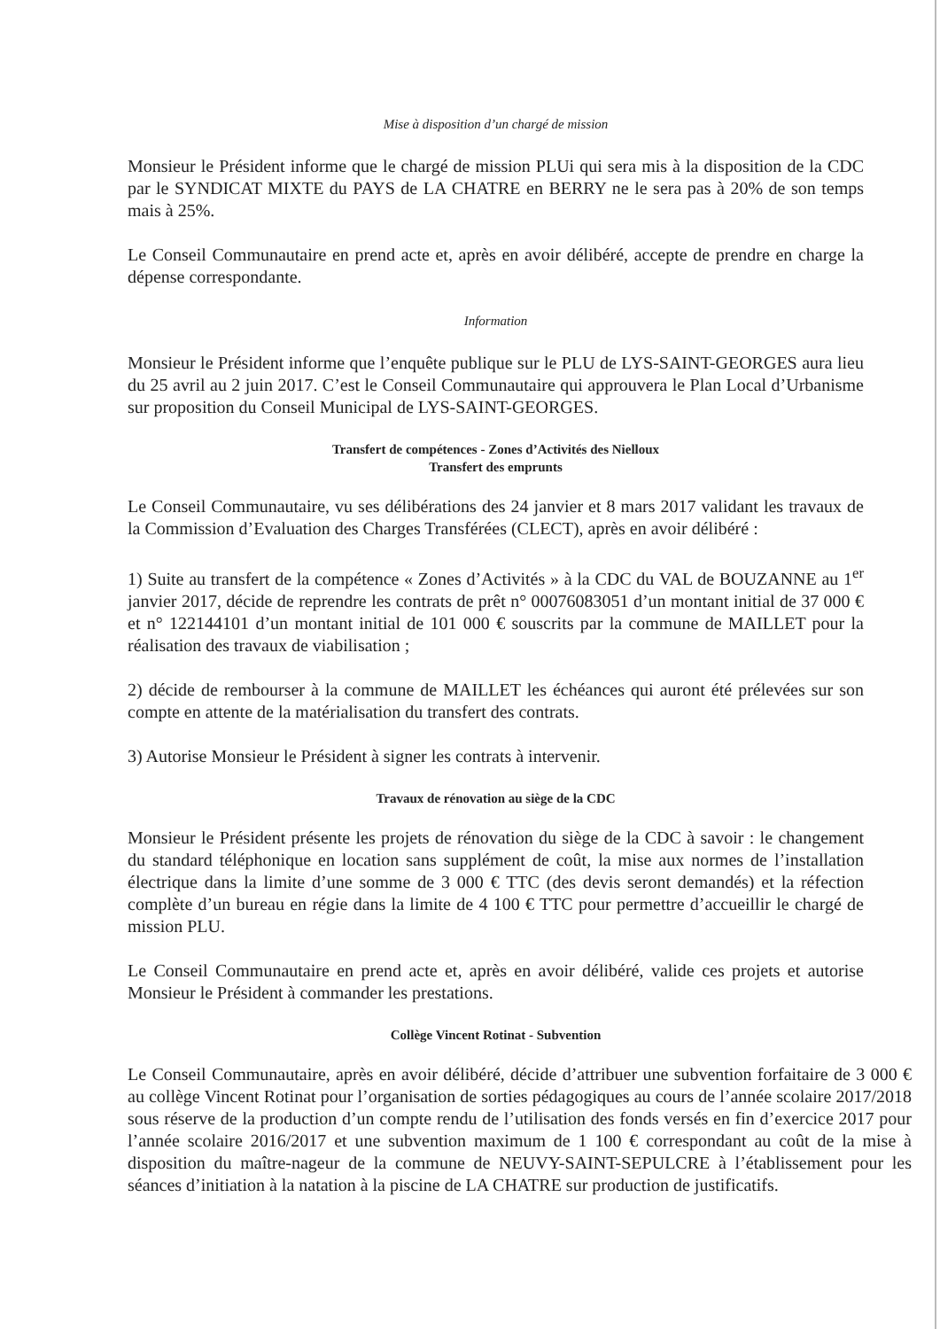Mise à disposition d’un chargé de mission
Monsieur le Président informe que le chargé de mission PLUi qui sera mis à la disposition de la CDC par le SYNDICAT MIXTE du PAYS de LA CHATRE en BERRY ne le sera pas à 20% de son temps mais à 25%.
Le Conseil Communautaire en prend acte et, après en avoir délibéré, accepte de prendre en charge la dépense correspondante.
Information
Monsieur le Président informe que l’enquête publique sur le PLU de LYS-SAINT-GEORGES aura lieu du 25 avril au 2 juin 2017. C’est le Conseil Communautaire qui approuvera le Plan Local d’Urbanisme sur proposition du Conseil Municipal de LYS-SAINT-GEORGES.
Transfert de compétences - Zones d’Activités des Nielloux
Transfert des emprunts
Le Conseil Communautaire, vu ses délibérations des 24 janvier et 8 mars 2017 validant les travaux de la Commission d’Evaluation des Charges Transférées (CLECT), après en avoir délibéré :
1) Suite au transfert de la compétence « Zones d’Activités » à la CDC du VAL de BOUZANNE au 1<sup>er</sup> janvier 2017, décide de reprendre les contrats de prêt n° 00076083051 d’un montant initial de 37 000 € et n° 122144101 d’un montant initial de 101 000 € souscrits par la commune de MAILLET pour la réalisation des travaux de viabilisation ;
2) décide de rembourser à la commune de MAILLET les échéances qui auront été prélevées sur son compte en attente de la matérialisation du transfert des contrats.
3) Autorise Monsieur le Président à signer les contrats à intervenir.
Travaux de rénovation au siège de la CDC
Monsieur le Président présente les projets de rénovation du siège de la CDC à savoir : le changement du standard téléphonique en location sans supplément de coût, la mise aux normes de l’installation électrique dans la limite d’une somme de 3 000 € TTC (des devis seront demandés) et la réfection complète d’un bureau en régie dans la limite de 4 100 € TTC pour permettre d’accueillir le chargé de mission PLU.
Le Conseil Communautaire en prend acte et, après en avoir délibéré, valide ces projets et autorise Monsieur le Président à commander les prestations.
Collège Vincent Rotinat - Subvention
Le Conseil Communautaire, après en avoir délibéré, décide d’attribuer une subvention forfaitaire de 3 000 € au collège Vincent Rotinat pour l’organisation de sorties pédagogiques au cours de l’année scolaire 2017/2018 sous réserve de la production d’un compte rendu de l’utilisation des fonds versés en fin d’exercice 2017 pour l’année scolaire 2016/2017 et une subvention maximum de 1 100 € correspondant au coût de la mise à disposition du maître-nageur de la commune de NEUVY-SAINT-SEPULCRE à l’établissement pour les séances d’initiation à la natation à la piscine de LA CHATRE sur production de justificatifs.